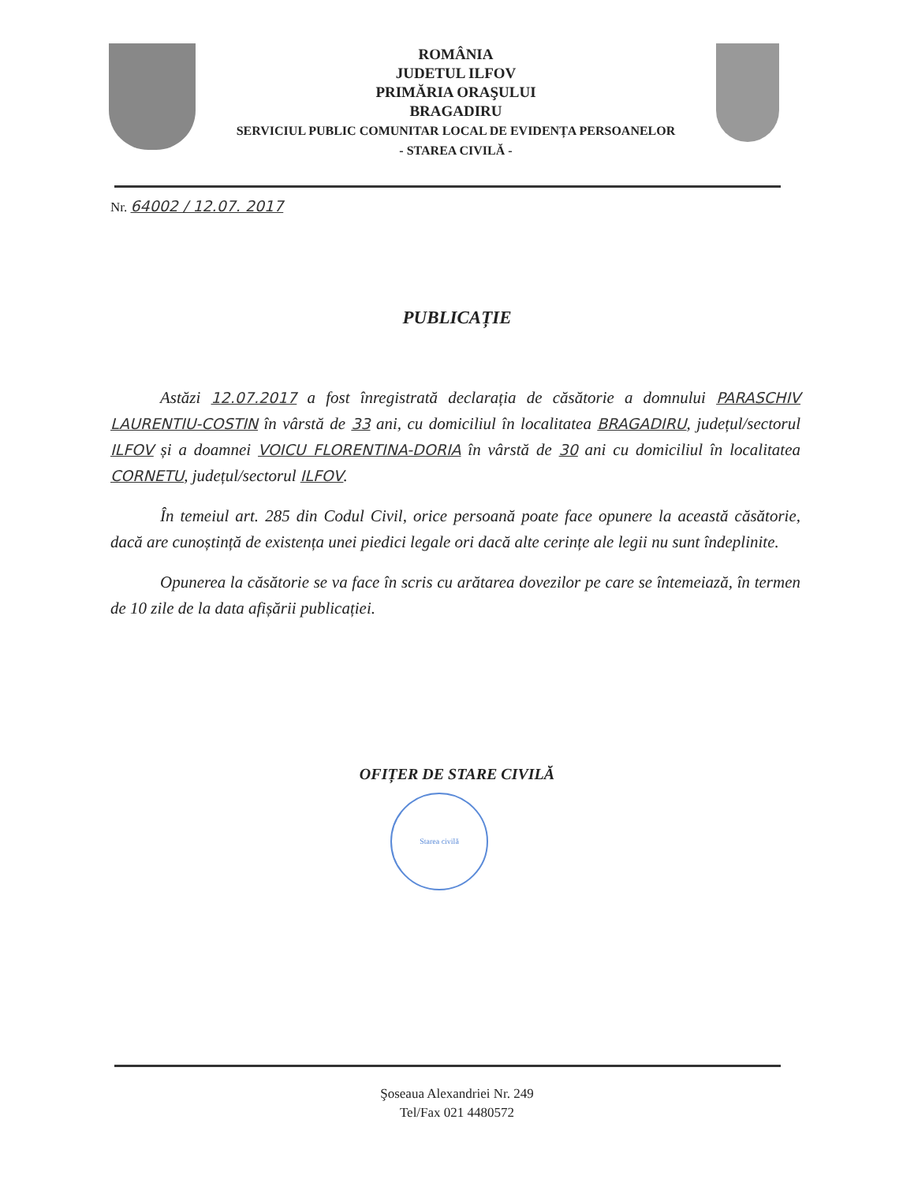ROMÂNIA
JUDETUL ILFOV
PRIMĂRIA ORAŞULUI
BRAGADIRU
SERVICIUL PUBLIC COMUNITAR LOCAL DE EVIDENȚA PERSOANELOR
- STAREA CIVILĂ -
Nr. 64002 / 12.07. 2017
PUBLICAȚIE
Astăzi 12.07.2017 a fost înregistrată declarația de căsătorie a domnului PARASCHIV LAURENTIU-COSTIN în vârstă de 33 ani, cu domiciliul în localitatea BRAGADIRU, județul/sectorul ILFOV și a doamnei VOICU FLORENTINA-DORIA în vârstă de 30 ani cu domiciliul în localitatea CORNETU, județul/sectorul ILFOV.
În temeiul art. 285 din Codul Civil, orice persoană poate face opunere la această căsătorie, dacă are cunoștință de existența unei piedici legale ori dacă alte cerințe ale legii nu sunt îndeplinite.
Opunerea la căsătorie se va face în scris cu arătarea dovezilor pe care se întemeiază, în termen de 10 zile de la data afișării publicației.
OFIȚER DE STARE CIVILĂ
Starea civilă
Şoseaua Alexandriei Nr. 249
Tel/Fax 021 4480572